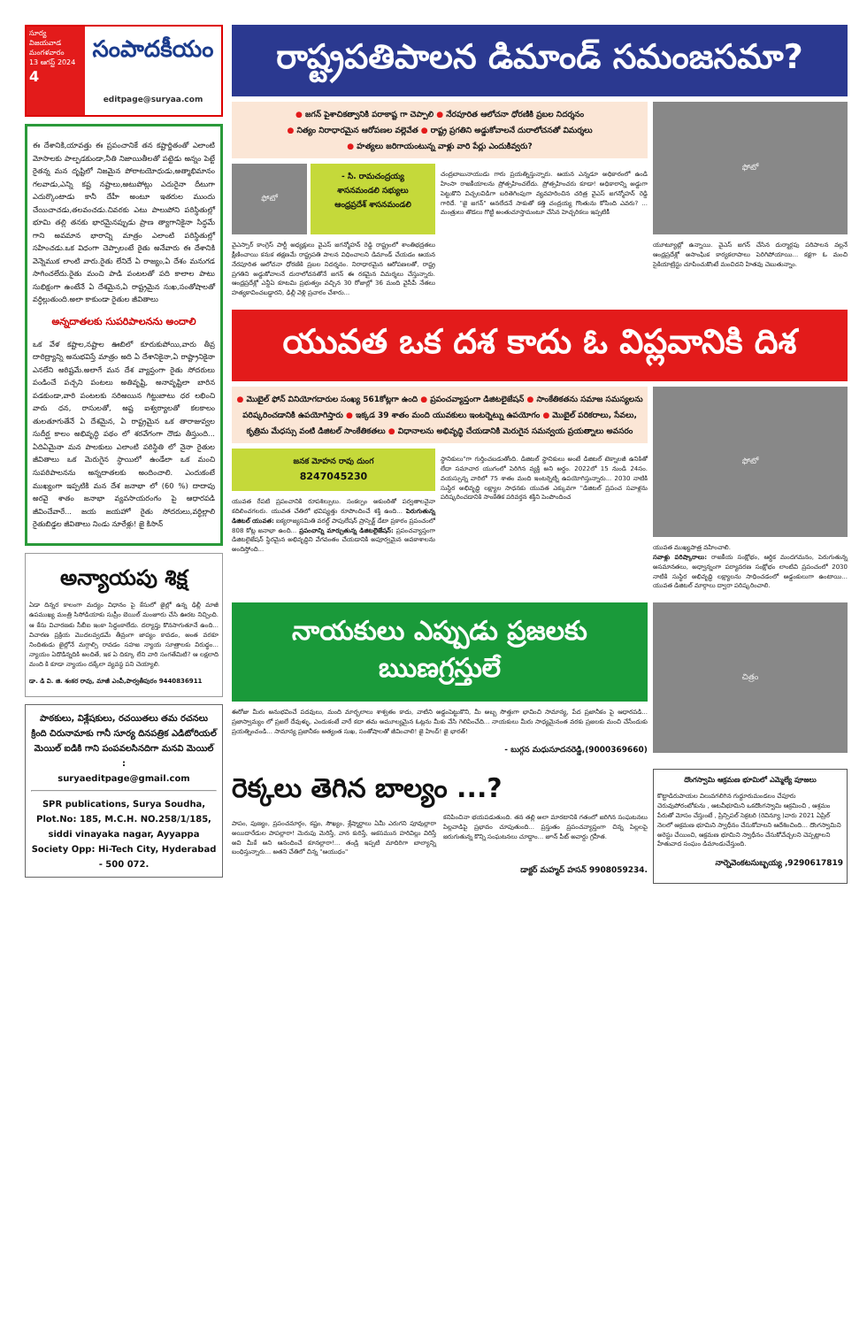సూర్య
విజయవాడ
మంగళవారం
13 ఆగస్ట్ 2024
4
సంపాదకీయం
editpage@suryaa.com
ఈ దేశానికి,యావత్తు ఈ ప్రపంచానికే తన కష్టార్జితంతో ఎలాంటి మోసాలకు పాల్పడకుండా,నీతి నిజాయితీలతో పట్టెడు అన్నం పెట్టే రైతన్న మన దృష్టిలో నిజమైన పోరాటయోధుడు,ఆత్మాభిమానం గలవాడు,ఎన్ని కష్ట నష్టాలు,ఆటుపోట్లు ఎదురైనా దీటుగా ఎదుర్కొంటాడు కానీ దేహీ అంటూ ఇతరుల ముందు చేయిచాచడు,తలవంచడు.చివరకు ఎటు పాలుపోని పరిస్థితుల్లో భూమి తల్లి తనకు భారమైనప్పుడు ప్రాణ త్యాగానికైనా సిద్ధమే గాని అవమాన భారాన్ని మాత్రం ఎలాంటి పరిస్థితుల్లో సహించడు.ఒక విధంగా చెప్పాలంటే రైతు అనేవారు ఈ దేశానికి వెన్నెముక లాంటి వారు.రైతు లేనిదే ఏ రాజ్యం,ఏ దేశం మనుగడ సాగించలేదు.రైతు మంచి పాడి పంటలతో పది కాలాల పాటు సుభిక్షంగా ఉంటేనే ఏ దేశమైన,ఏ రాష్ట్రమైన సుఖ,సంతోషాలతో వర్ధిల్లుతుంది.అలా కాకుండా రైతుల జీవితాలు
అన్నదాతలకు సుపరిపాలనను అందాలి
ఒక వేళ కష్టాల,నష్టాల ఊబిలో కూరుకుపోయి,వారు తీవ్ర దారిద్ర్యాన్ని అనుభవిస్తే మాత్రం అది ఏ దేశానికైనా,ఏ రాష్ట్రానికైనా ఎనలేని అరిష్టమే.అలాగే మన దేశ వ్యాప్తంగా రైతు సోదరులు పండించే పచ్చని పంటలు అతివృష్టి, అనావృష్టిలా బారిన పడకుండా,వారి పంటలకు సరిఅయిన గిట్టుబాటు ధర లభించి వారు ధన, రాసులతో, అష్ట ఐశ్వర్యాలతో కలకాలం తులతూగుతేనే ఏ దేశమైన, ఏ రాష్ట్రమైన ఒక తారాజువ్వల సుదీర్ఘ కాలం అభివృద్ధి పథం లో శరవేగంగా దౌడు తీస్తుంది... ఏదిఏమైనా మన పాలకులు ఎలాంటి పరిస్థితి లో నైనా రైతుల జీవితాలు ఒక మెరుగైన స్థాయిలో ఉండేలా ఒక మంచి సుపరిపాలనను అన్నదాతలకు అందించాలి. ఎందుకంటే ముఖ్యంగా ఇప్పటికి మన దేశ జనాభా లో (60 %) దాదాపు అరవై శాతం జనాభా వ్యవసాయరంగం పై ఆధారపడి జీవించేవారే... జయ జయహో రైతు సోదరులు,వర్ధిల్లాలి రైతుబిడ్డల జీవితాలు నిండు నూరేళ్లు! జై కిసాన్
అన్యాయపు శిక్ష
ఏడా దిన్నర కాలంగా మద్యం విధానం పై కేసులో జైల్లో ఉన్న ఢిల్లీ మాజీ ఉపముఖ్య మంత్రి సిసోడియాకు సుప్రీం బెయిల్ మంజూరు చేసి ఊరట నిచ్చింది. ఆ కేసు విచారణకు సీబీఐ ఇంకా సిద్ధంకాలేదు. దర్యాప్తు కొనసాగుతూనే ఉంది... విచారణ ప్రక్రియ మొదలవ్వడమే తీవ్రంగా జాప్యం కావడం, అంత వరకూ నిందితుడు జైల్లోనే మగ్గాల్సి రావడం సహజ న్యాయ సూత్రాలకు విరుద్ధం... న్యాయం ఏదొడిన్నదికి అందితే, ఇక ఏ దిక్కూ లేని వారి సంగతేమిటి? ఆ లక్షలాది మంది కి కూడా న్యాయం దక్కేలా వ్యవస్థ పని చెయ్యాలి.
డా. డి వి. జి. శంకర రావు, మాజీ ఎంపీ,పార్వతీపురం 9440836911
పాఠకులు, విశ్లేషకులు, రచయితలు తమ రచనలు క్రింది చిరునామాకు గానీ సూర్య దినపత్రిక ఎడిటోరియల్ మెయిల్ ఐడికి గాని పంపవలసినదిగా మనవి మెయిల్ :
suryaeditpage@gmail.com
SPR publications, Surya Soudha, Plot.No: 185, M.C.H. NO.258/1/185, siddi vinayaka nagar, Ayyappa Society Opp: Hi-Tech City, Hyderabad - 500 072.
రాష్ట్రపతిపాలన డిమాండ్ సమంజసమా?
● జగన్ పైశాచికత్వానికి పరాకాష్ట గా చెప్పాలి ● నేరపూరిత ఆలోచనా ధోరణికి ప్రబల నిదర్శనం
● నిత్యం నిరాధారమైన ఆరోపణల వల్లెవేత ● రాష్ట్ర ప్రగతిని అడ్డుకోవాలనే దురాలోచనతో విమర్శలు
● హత్యలు జరిగాయంటున్న వాళ్లు వారి పేర్లు ఎందుకివ్వరు?
ఫోటో
- సి. రామచంద్రయ్య
శాసనమండలి సభ్యులు
ఆంధ్రప్రదేశ్ శాసనమండలి
వైఎస్సార్ కాంగ్రెస్ పార్టీ అధ్యక్షులు వైఎస్ జగన్మోహన్ రెడ్డి రాష్ట్రంలో శాంతిభద్రతలు క్షీణించాయి కనుక తక్షణమే రాష్ట్రపతి పాలన విధించాలని డిమాండ్ చేయడం ఆయన నేరపూరిత ఆలోచనా ధోరణికి ప్రబల నిదర్శనం. నిరాధారమైన ఆరోపణలతో, రాష్ట్ర ప్రగతిని అడ్డుకోవాలనే దురాలోచనతోనే జగన్ ఈ రకమైన విమర్శలు చేస్తున్నారు. ఆంధ్రప్రదేశ్లో ఎన్డీఏ కూటమి ప్రభుత్వం వచ్చిన 30 రోజుల్లో 36 మంది వైసీపీ నేతలు హత్యకావించబడ్డారని, ఢిల్లీ వెళ్లి ప్రచారం చేశారు...
చంద్రబాబునాయుడు గారు ప్రయత్నిస్తున్నారు. ఆయన ఎన్నడూ అధికారంలో ఉండి హింసా రాజకీయాలను ప్రోత్సహించలేదు. ప్రోత్సహించరు కూడా! అధికారాన్ని అడ్డుగా పెట్టుకొని విచ్చలవిడిగా బరితెగింపుగా వ్యవహరించిన చరిత్ర వైఎస్ జగన్మోహన్ రెడ్డి గారిదే. "జై జగన్" అనలేదనే సాకుతో కత్తి చంద్రయ్య గొంతును కోసింది ఎవరు? ... మంత్రులు తొడలు గొట్టి అంతుచూస్తామంటూ చేసిన హెచ్చరికలు ఇప్పటికీ
ఫోటో
యూట్యూబ్లో ఉన్నాయి. వైఎస్ జగన్ చేసిన దుర్మార్గపు పరిపాలన వల్లనే ఆంధ్రప్రదేశ్లో అసాంఘిక కార్యకలాపాలు పెరిగిపోయాయి... కక్షగా ఓ మంచి సైకియాట్రిస్టు చూపించుకొంటే మంచిదని హితవు చెబుతున్నాం.
యువత ఒక దశ కాదు ఓ విప్లవానికి దిశ
● మొబైల్ ఫోన్ వినియోగదారుల సంఖ్య 561కోట్లగా ఉంది ● ప్రపంచవ్యాప్తంగా డిజిటలైజేషన్ ● సాంకేతికతను సమాజ సమస్యలను పరిష్కరించడానికి ఉపయోగిస్తారు ● ఇక్కడ 39 శాతం మంది యువకులు ఇంటర్నెట్ను ఉపయోగం ● మొబైల్ పరికరాలు, సేవలు, కృత్రిమ మేధస్సు వంటి డిజిటల్ సాంకేతికతలు ● విధానాలను అభివృద్ధి చేయడానికి మెరుగైన సమన్వయ ప్రయత్నాలు అవసరం
జనక మోహన రావు దుంగ
8247045230
యువత రేపటి ప్రపంచానికి రూపశిల్పులు. సంకల్పం అకుంఠితో పర్వతాలనైనా కదిలించగలరు. యువత చేతిలో భవిష్యత్తు రూపొందించే శక్తి ఉంది... పెరుగుతున్న డిజిటల్ యువత: ఐక్యరాజ్యసమితి వరల్డ్ పాపులేషన్ ప్రాస్పెక్ట్ డేటా ప్రకారం ప్రపంచంలో 808 కోట్ల జనాభా ఉంది... ప్రపంచాన్ని మార్చుతున్న డిజిటలైజేషన్: ప్రపంచవ్యాప్తంగా డిజిటలైజేషన్ స్థిరమైన అభివృద్ధిని వేగవంతం చేయడానికి అపూర్వమైన అవకాశాలను అందిస్తోంది...
స్థానికులు"గా గుర్తించబడుతోంది. డిజిటల్ స్థానికులు అంటే డిజిటల్ టెక్నాలజీ ఉనికితో లేదా సమాచార యుగంలో పెరిగిన వ్యక్తి అని అర్థం. 2022లో 15 నుండి 24సం. వయస్సున్న వారిలో 75 శాతం మంది ఇంటర్నెట్ని ఉపయోగిస్తున్నారు... 2030 నాటికి సుస్థిర అభివృద్ధి లక్ష్యాల సాధనకు యువత ఎక్కువగా "డిజిటల్ ప్రపంచ సవాళ్లను పరిష్కరించడానికి సాంకేతిక పరివర్తన శక్తిని పెంపొందించ
ఫోటో
యువత ముఖ్యపాత్ర వహించాలి.
సవాళ్లు పరిష్కారాలు: రాజకీయ సంక్షోభం, ఆర్థిక మందగమనం, పెరుగుతున్న అసమానతలు, అధ్వాన్నంగా పర్యావరణ సంక్షోభం లాంటివి ప్రపంచంలో 2030 నాటికి సుస్థిర అభివృద్ధి లక్ష్యాలను సాధించడంలో అడ్డంకులుగా ఉంటాయి... యువత డిజిటల్ మార్గాలు ద్వారా పరిష్కరించాలి.
నాయకులు ఎప్పుడు ప్రజలకు ఋణగ్రస్తులే
ఈరోజు మీరు అనుభవించే పదవులు, మంది మార్బలాలు శాశ్వతం కాదు, వాటిని అడ్డంపెట్టుకొని, మీ అబ్బ సొత్తుగా భావించి సామాన్య, పేద ప్రజానీకం పై ఆధారపడి... ప్రజాస్వామ్యం లో ప్రజలే దేవుళ్ళు, ఎందుకంటే వారే కదా తమ అమూల్యమైన ఓట్లను మీకు వేసి గెలిపించేది... నాయకులు మీరు సాధ్యమైనంత వరకు ప్రజలకు మంచి చేసేందుకు ప్రయత్నించండి... సామాన్య ప్రజానీకం అత్యంత సుఖ, సంతోషాలతో జీవించాలి! జై హింద్! జై భారత్!
- బుగ్గన మధుసూదనరెడ్డి,(9000369660)
చిత్రం
రెక్కలు తెగిన బాల్యం ...?
పాపం, పుణ్యం, ప్రపంచమార్గం, కష్టం, సౌఖ్యం, శ్లేష్మార్థాలు ఏమీ ఎరుగని పూవుల్లారా అయిదారేడుల పాపల్లారా! మెరుపు మెరిస్తే, వాన కురిస్తే, ఆకసమున హరివిల్లు విరిస్తే అవి మీకే అని ఆనందించే కూనల్లారా!... తండ్రి ఇప్పటి మాదిరిగా బాల్యాన్ని బంధిస్తున్నారు... అతని చేతిలో చిన్న "ఆయుధం"
కనిపించినా భయపడుతుంది. తన తల్లి అలా మారటానికి గతంలో జరిగిన సంఘటనలు పిల్లవాడిపై ప్రభావం చూపుతుంది... ప్రస్తుతం ప్రపంచవ్యాప్తంగా చిన్న పిల్లలపై జరుగుతున్న కొన్ని సంఘటనలు చూద్దాం... జూన్ పీట్ అవార్డు గ్రహీత.
డాక్టర్ మహ్మద్ హసన్ 9908059234.
దొంగస్వామి ఆక్రమణ భూమిలో ఎమ్మెల్యే పూజలు
కొట్టాడిరుపాయల విలువగలిగిన గుద్దూరుమండలం చేపూరు చెరువుపోరంబోకును , ఆటవీభూమిని ఒకదొంగస్వామి ఆక్రమించి , ఆశ్రమం పేరుతో మోసం చేస్తుంటే , ప్రిన్సిపల్ సెక్రటరి (రెవిన్యూ )వారు 2021 ఏప్రిల్ నెలలో ఆక్రమణ భూమిని స్వాధీనం చేసుకోవాలని ఆదేశించింది... దొంగస్వామిని అరెస్టు చేయించి, ఆక్రమణ భూమిని స్వాధీనం చేసుకోవేచ్చలని చెప్పట్లాలని హేతువాద సంఘం డిమాండుచేస్తుంది.
నార్నెవెంకటసుబ్బయ్య ,9290617819